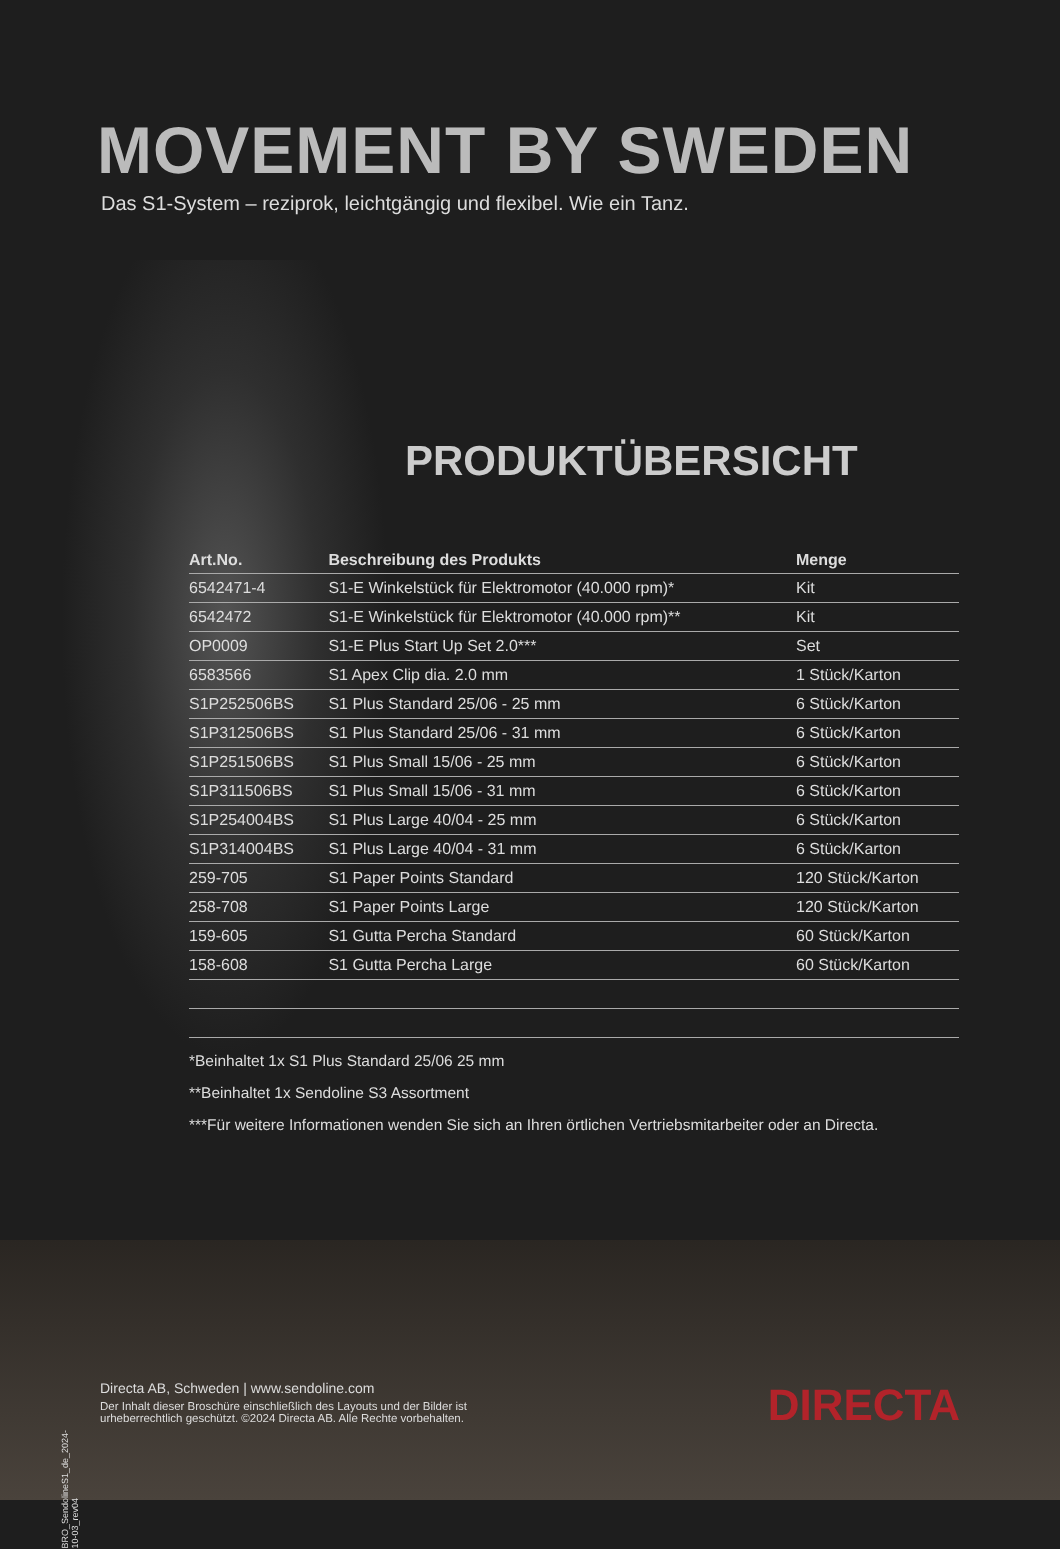MOVEMENT BY SWEDEN
Das S1-System – reziprok, leichtgängig und flexibel. Wie ein Tanz.
PRODUKTÜBERSICHT
| Art.No. | Beschreibung des Produkts | Menge |
| --- | --- | --- |
| 6542471-4 | S1-E Winkelstück für Elektromotor (40.000 rpm)* | Kit |
| 6542472 | S1-E Winkelstück für Elektromotor (40.000 rpm)** | Kit |
| OP0009 | S1-E Plus Start Up Set 2.0*** | Set |
| 6583566 | S1 Apex Clip dia. 2.0 mm | 1 Stück/Karton |
| S1P252506BS | S1 Plus Standard 25/06 - 25 mm | 6 Stück/Karton |
| S1P312506BS | S1 Plus Standard 25/06 - 31 mm | 6 Stück/Karton |
| S1P251506BS | S1 Plus Small 15/06 - 25 mm | 6 Stück/Karton |
| S1P311506BS | S1 Plus Small 15/06 - 31 mm | 6 Stück/Karton |
| S1P254004BS | S1 Plus Large 40/04 - 25 mm | 6 Stück/Karton |
| S1P314004BS | S1 Plus Large 40/04 - 31 mm | 6 Stück/Karton |
| 259-705 | S1 Paper Points Standard | 120 Stück/Karton |
| 258-708 | S1 Paper Points Large | 120 Stück/Karton |
| 159-605 | S1 Gutta Percha Standard | 60 Stück/Karton |
| 158-608 | S1 Gutta Percha Large | 60 Stück/Karton |
*Beinhaltet 1x S1 Plus Standard 25/06 25 mm
**Beinhaltet 1x Sendoline S3 Assortment
***Für weitere Informationen wenden Sie sich an Ihren örtlichen Vertriebsmitarbeiter oder an Directa.
BRO_SendolineS1_de_2024-10-03_rev04
Directa AB, Schweden | www.sendoline.com
Der Inhalt dieser Broschüre einschließlich des Layouts und der Bilder ist
urheberrechtlich geschützt. ©2024 Directa AB. Alle Rechte vorbehalten.
DIRECTA